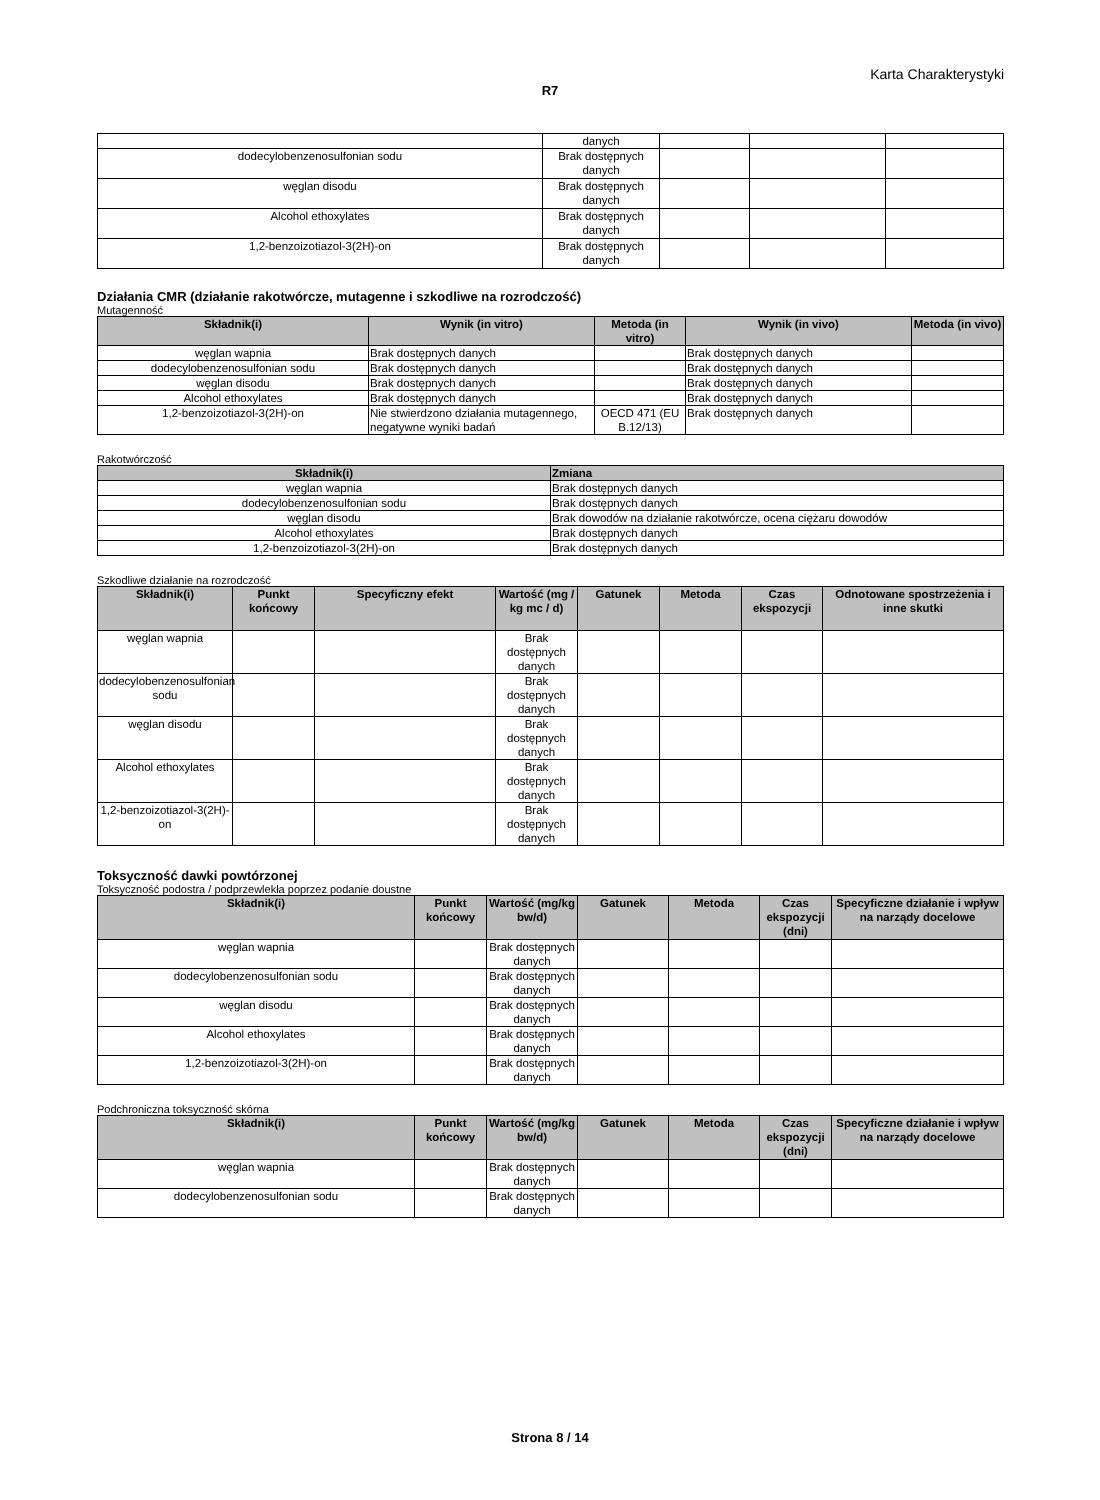Karta Charakterystyki
R7
| | danych | | | |
| dodecylobenzenosulfonian sodu | Brak dostępnych danych | | | |
| węglan disodu | Brak dostępnych danych | | | |
| Alcohol ethoxylates | Brak dostępnych danych | | | |
| 1,2-benzoizotiazol-3(2H)-on | Brak dostępnych danych | | | |
Działania CMR (działanie rakotwórcze, mutagenne i szkodliwe na rozrodczość)
Mutagenność
| Składnik(i) | Wynik (in vitro) | Metoda (in vitro) | Wynik (in vivo) | Metoda (in vivo) |
| --- | --- | --- | --- | --- |
| węglan wapnia | Brak dostępnych danych | | Brak dostępnych danych | |
| dodecylobenzenosulfonian sodu | Brak dostępnych danych | | Brak dostępnych danych | |
| węglan disodu | Brak dostępnych danych | | Brak dostępnych danych | |
| Alcohol ethoxylates | Brak dostępnych danych | | Brak dostępnych danych | |
| 1,2-benzoizotiazol-3(2H)-on | Nie stwierdzono działania mutagennego, negatywne wyniki badań | OECD 471 (EU B.12/13) | Brak dostępnych danych | |
Rakotwórczość
| Składnik(i) | Zmiana |
| --- | --- |
| węglan wapnia | Brak dostępnych danych |
| dodecylobenzenosulfonian sodu | Brak dostępnych danych |
| węglan disodu | Brak dowodów na działanie rakotwórcze, ocena ciężaru dowodów |
| Alcohol ethoxylates | Brak dostępnych danych |
| 1,2-benzoizotiazol-3(2H)-on | Brak dostępnych danych |
Szkodliwe działanie na rozrodczość
| Składnik(i) | Punkt końcowy | Specyficzny efekt | Wartość (mg / kg mc / d) | Gatunek | Metoda | Czas ekspozycji | Odnotowane spostrzeżenia i inne skutki |
| --- | --- | --- | --- | --- | --- | --- | --- |
| węglan wapnia | | | Brak dostępnych danych | | | | |
| dodecylobenzenosulfonian sodu | | | Brak dostępnych danych | | | | |
| węglan disodu | | | Brak dostępnych danych | | | | |
| Alcohol ethoxylates | | | Brak dostępnych danych | | | | |
| 1,2-benzoizotiazol-3(2H)-on | | | Brak dostępnych danych | | | | |
Toksyczność dawki powtórzonej
Toksyczność podostra / podprzewlekła poprzez podanie doustne
| Składnik(i) | Punkt końcowy | Wartość (mg/kg bw/d) | Gatunek | Metoda | Czas ekspozycji (dni) | Specyficzne działanie i wpływ na narządy docelowe |
| --- | --- | --- | --- | --- | --- | --- |
| węglan wapnia | | Brak dostępnych danych | | | | |
| dodecylobenzenosulfonian sodu | | Brak dostępnych danych | | | | |
| węglan disodu | | Brak dostępnych danych | | | | |
| Alcohol ethoxylates | | Brak dostępnych danych | | | | |
| 1,2-benzoizotiazol-3(2H)-on | | Brak dostępnych danych | | | | |
Podchroniczna toksyczność skórna
| Składnik(i) | Punkt końcowy | Wartość (mg/kg bw/d) | Gatunek | Metoda | Czas ekspozycji (dni) | Specyficzne działanie i wpływ na narządy docelowe |
| --- | --- | --- | --- | --- | --- | --- |
| węglan wapnia | | Brak dostępnych danych | | | | |
| dodecylobenzenosulfonian sodu | | Brak dostępnych danych | | | | |
Strona 8 / 14